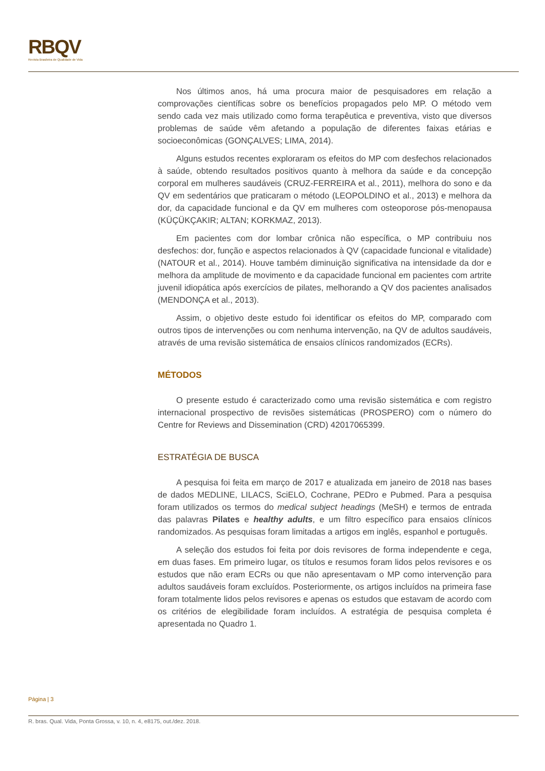RBQV
Revista Brasileira de Qualidade de Vida
Nos últimos anos, há uma procura maior de pesquisadores em relação a comprovações científicas sobre os benefícios propagados pelo MP. O método vem sendo cada vez mais utilizado como forma terapêutica e preventiva, visto que diversos problemas de saúde vêm afetando a população de diferentes faixas etárias e socioeconômicas (GONÇALVES; LIMA, 2014).
Alguns estudos recentes exploraram os efeitos do MP com desfechos relacionados à saúde, obtendo resultados positivos quanto à melhora da saúde e da concepção corporal em mulheres saudáveis (CRUZ-FERREIRA et al., 2011), melhora do sono e da QV em sedentários que praticaram o método (LEOPOLDINO et al., 2013) e melhora da dor, da capacidade funcional e da QV em mulheres com osteoporose pós-menopausa (KÜÇÜKÇAKIR; ALTAN; KORKMAZ, 2013).
Em pacientes com dor lombar crônica não específica, o MP contribuiu nos desfechos: dor, função e aspectos relacionados à QV (capacidade funcional e vitalidade) (NATOUR et al., 2014). Houve também diminuição significativa na intensidade da dor e melhora da amplitude de movimento e da capacidade funcional em pacientes com artrite juvenil idiopática após exercícios de pilates, melhorando a QV dos pacientes analisados (MENDONÇA et al., 2013).
Assim, o objetivo deste estudo foi identificar os efeitos do MP, comparado com outros tipos de intervenções ou com nenhuma intervenção, na QV de adultos saudáveis, através de uma revisão sistemática de ensaios clínicos randomizados (ECRs).
MÉTODOS
O presente estudo é caracterizado como uma revisão sistemática e com registro internacional prospectivo de revisões sistemáticas (PROSPERO) com o número do Centre for Reviews and Dissemination (CRD) 42017065399.
ESTRATÉGIA DE BUSCA
A pesquisa foi feita em março de 2017 e atualizada em janeiro de 2018 nas bases de dados MEDLINE, LILACS, SciELO, Cochrane, PEDro e Pubmed. Para a pesquisa foram utilizados os termos do medical subject headings (MeSH) e termos de entrada das palavras Pilates e healthy adults, e um filtro específico para ensaios clínicos randomizados. As pesquisas foram limitadas a artigos em inglês, espanhol e português.
A seleção dos estudos foi feita por dois revisores de forma independente e cega, em duas fases. Em primeiro lugar, os títulos e resumos foram lidos pelos revisores e os estudos que não eram ECRs ou que não apresentavam o MP como intervenção para adultos saudáveis foram excluídos. Posteriormente, os artigos incluídos na primeira fase foram totalmente lidos pelos revisores e apenas os estudos que estavam de acordo com os critérios de elegibilidade foram incluídos. A estratégia de pesquisa completa é apresentada no Quadro 1.
Página | 3
R. bras. Qual. Vida, Ponta Grossa, v. 10, n. 4, e8175, out./dez. 2018.